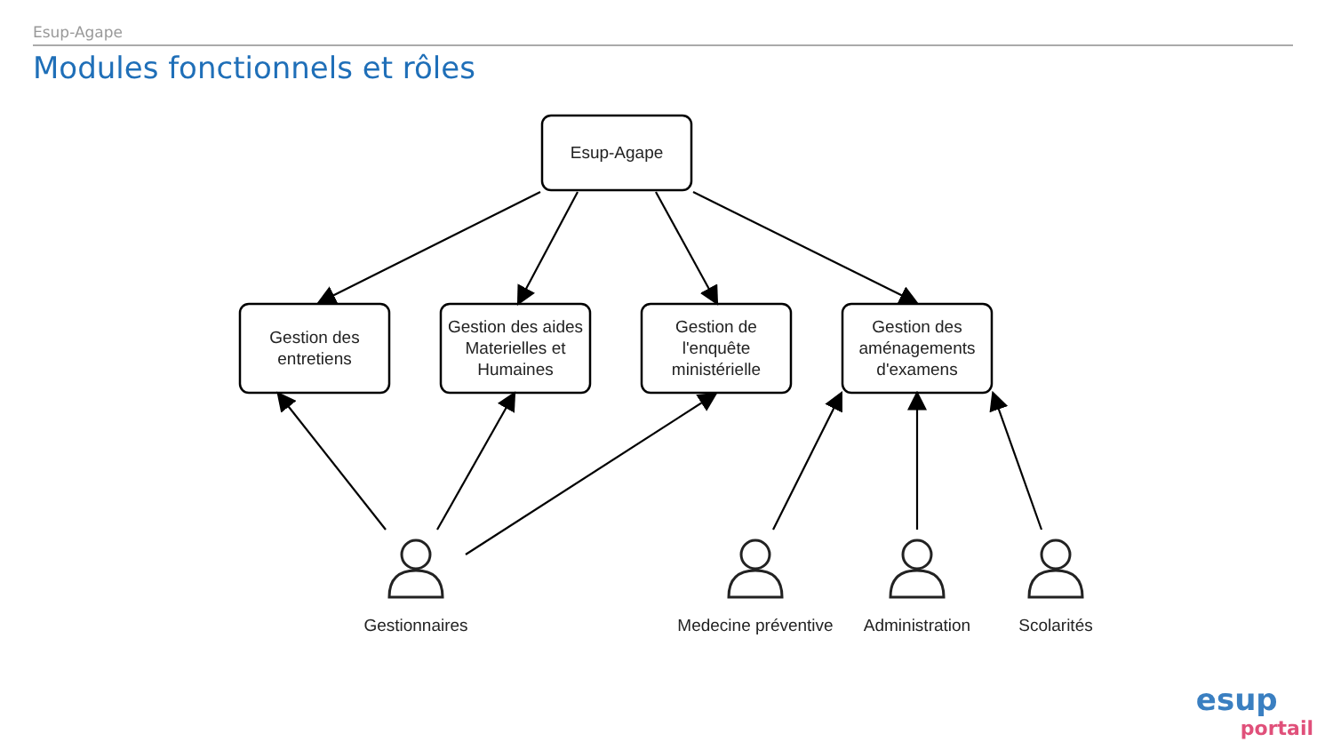Esup-Agape
Modules fonctionnels et rôles
Esup-Agape
Gestion des
entretiens
Gestion des aides
Materielles et
Humaines
Gestion de
l'enquête
ministérielle
Gestion des
aménagements
d'examens
Gestionnaires
Medecine préventive
Administration
Scolarités
esup
portail